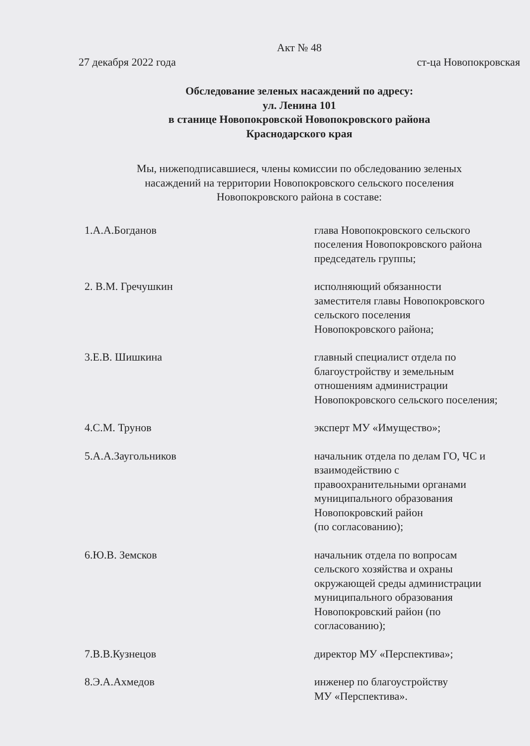Акт № 48
27 декабря 2022 года ст-ца Новопокровская
Обследование зеленых насаждений по адресу:
ул. Ленина 101
в станице Новопокровской Новопокровского района
Краснодарского края
Мы, нижеподписавшиеся, члены комиссии по обследованию зеленых
насаждений на территории Новопокровского сельского поселения
Новопокровского района в составе:
1.А.А.Богданов глава Новопокровского сельского
поселения Новопокровского района
председатель группы;
2. В.М. Гречушкин исполняющий обязанности
заместителя главы Новопокровского
сельского поселения
Новопокровского района;
3.Е.В. Шишкина главный специалист отдела по
благоустройству и земельным
отношениям администрации
Новопокровского сельского поселения;
4.С.М. Трунов эксперт МУ «Имущество»;
5.А.А.Заугольников начальник отдела по делам ГО, ЧС и
взаимодействию с
правоохранительными органами
муниципального образования
Новопокровский район
(по согласованию);
6.Ю.В. Земсков начальник отдела по вопросам
сельского хозяйства и охраны
окружающей среды администрации
муниципального образования
Новопокровский район (по
согласованию);
7.В.В.Кузнецов директор МУ «Перспектива»;
8.Э.А.Ахмедов инженер по благоустройству
МУ «Перспектива».